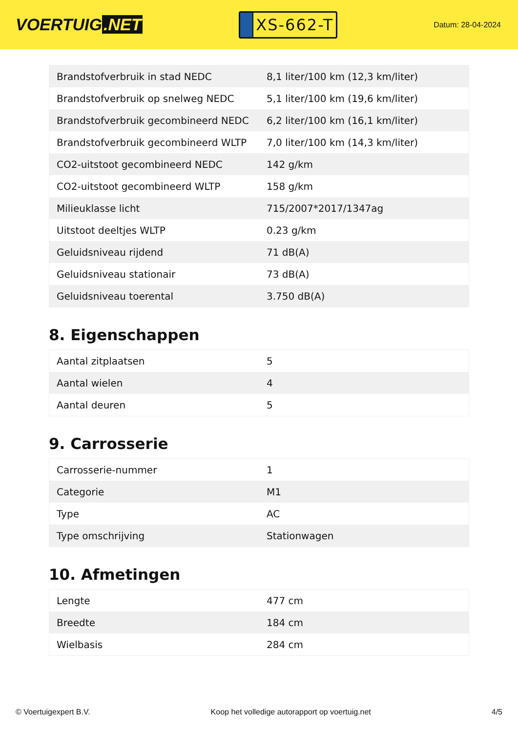VOERTUIG.NET
XS-662-T
Datum: 28-04-2024
| Brandstofverbruik in stad NEDC | 8,1 liter/100 km (12,3 km/liter) |
| Brandstofverbruik op snelweg NEDC | 5,1 liter/100 km (19,6 km/liter) |
| Brandstofverbruik gecombineerd NEDC | 6,2 liter/100 km (16,1 km/liter) |
| Brandstofverbruik gecombineerd WLTP | 7,0 liter/100 km (14,3 km/liter) |
| CO2-uitstoot gecombineerd NEDC | 142 g/km |
| CO2-uitstoot gecombineerd WLTP | 158 g/km |
| Milieuklasse licht | 715/2007*2017/1347ag |
| Uitstoot deeltjes WLTP | 0.23 g/km |
| Geluidsniveau rijdend | 71 dB(A) |
| Geluidsniveau stationair | 73 dB(A) |
| Geluidsniveau toerental | 3.750 dB(A) |
8. Eigenschappen
| Aantal zitplaatsen | 5 |
| Aantal wielen | 4 |
| Aantal deuren | 5 |
9. Carrosserie
| Carrosserie-nummer | 1 |
| Categorie | M1 |
| Type | AC |
| Type omschrijving | Stationwagen |
10. Afmetingen
| Lengte | 477 cm |
| Breedte | 184 cm |
| Wielbasis | 284 cm |
© Voertuigexpert B.V. Koop het volledige autorapport op voertuig.net 4/5